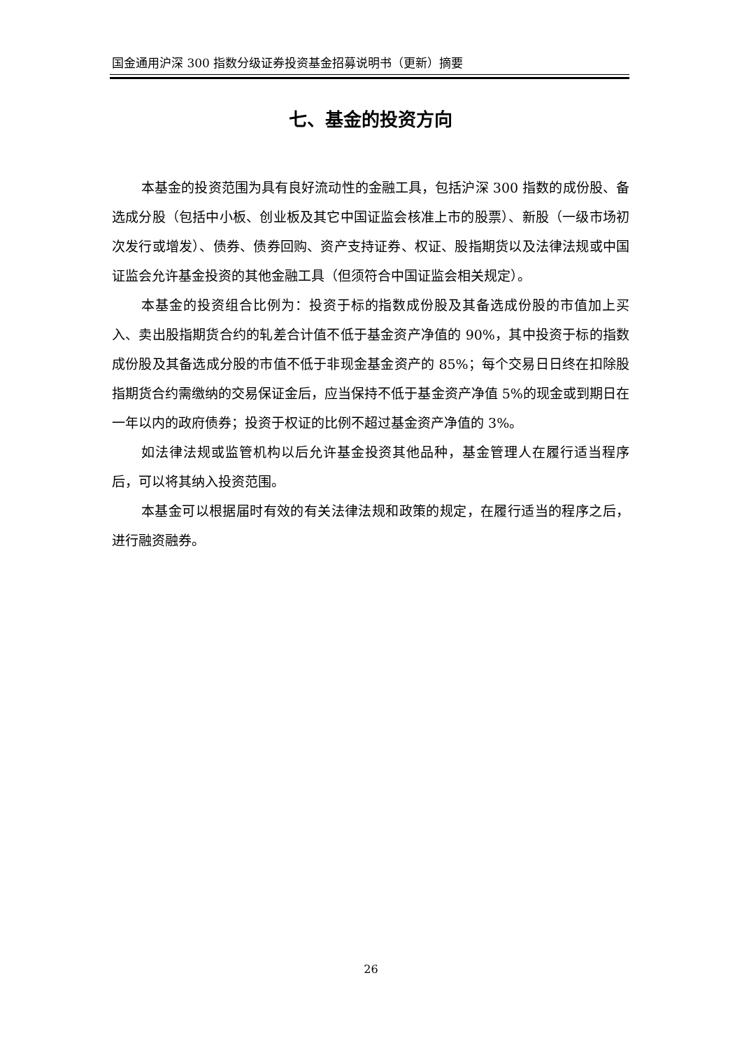国金通用沪深 300 指数分级证券投资基金招募说明书（更新）摘要
七、基金的投资方向
本基金的投资范围为具有良好流动性的金融工具，包括沪深 300 指数的成份股、备选成分股（包括中小板、创业板及其它中国证监会核准上市的股票）、新股（一级市场初次发行或增发）、债券、债券回购、资产支持证券、权证、股指期货以及法律法规或中国证监会允许基金投资的其他金融工具（但须符合中国证监会相关规定）。
本基金的投资组合比例为：投资于标的指数成份股及其备选成份股的市值加上买入、卖出股指期货合约的轧差合计值不低于基金资产净值的 90%，其中投资于标的指数成份股及其备选成分股的市值不低于非现金基金资产的 85%；每个交易日日终在扣除股指期货合约需缴纳的交易保证金后，应当保持不低于基金资产净值 5%的现金或到期日在一年以内的政府债券；投资于权证的比例不超过基金资产净值的 3%。
如法律法规或监管机构以后允许基金投资其他品种，基金管理人在履行适当程序后，可以将其纳入投资范围。
本基金可以根据届时有效的有关法律法规和政策的规定，在履行适当的程序之后，进行融资融券。
26